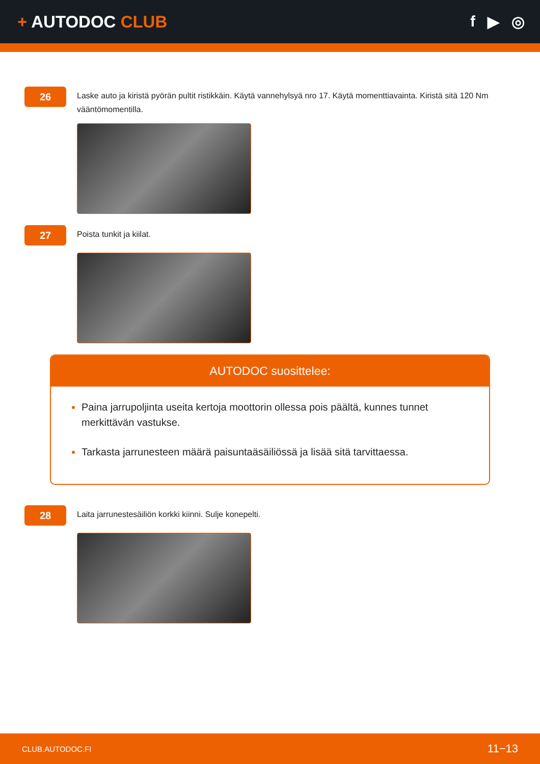+ AUTODOC CLUB f ▶ ◎
26
Laske auto ja kiristä pyörän pultit ristikkäin. Käytä vannehylsyä nro 17. Käytä momenttiavainta. Kiristä sitä 120 Nm vääntömomentilla.
27
Poista tunkit ja kiilat.
AUTODOC suosittelee:
Paina jarrupoljinta useita kertoja moottorin ollessa pois päältä, kunnes tunnet merkittävän vastukse.
Tarkasta jarrunesteen määrä paisuntaäsäiliössä ja lisää sitä tarvittaessa.
28
Laita jarrunestesäiliön korkki kiinni. Sulje konepelti.
CLUB.AUTODOC.FI 11−13